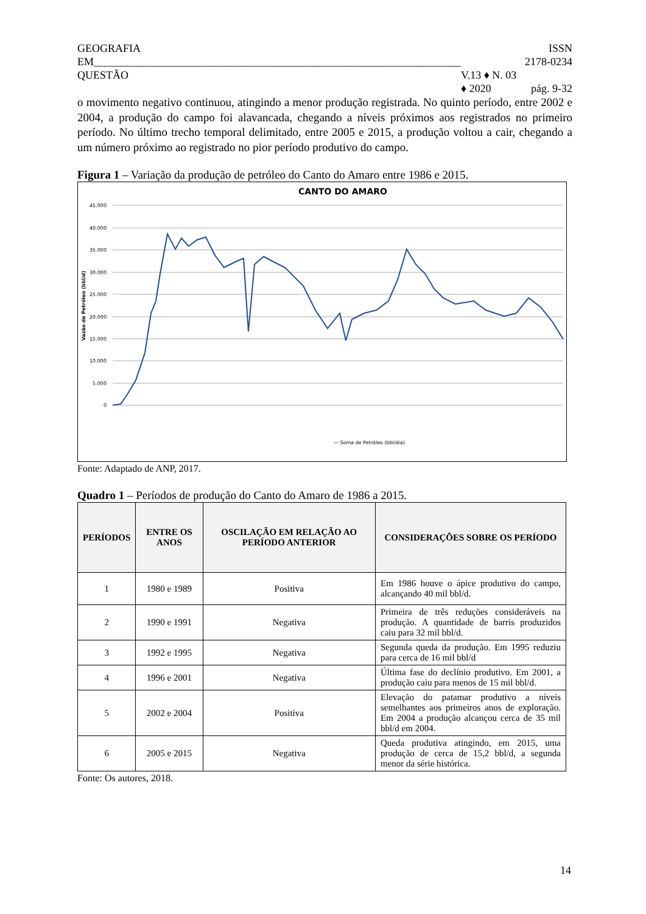GEOGRAFIA
EM___________________________________________________________________
QUESTÃO V.13 ♦ N. 03 ♦ 2020 ISSN 2178-0234
pág. 9-32
o movimento negativo continuou, atingindo a menor produção registrada. No quinto período, entre 2002 e 2004, a produção do campo foi alavancada, chegando a níveis próximos aos registrados no primeiro período. No último trecho temporal delimitado, entre 2005 e 2015, a produção voltou a cair, chegando a um número próximo ao registrado no pior período produtivo do campo.
Figura 1 – Variação da produção de petróleo do Canto do Amaro entre 1986 e 2015.
CANTO DO AMARO
45.000
40.000
35.000
30.000
25.000
20.000
15.000
10.000
5.000
0
Vazão de Petróleo (bbl/d)
— Soma de Petróleo (bbl/dia)
Fonte: Adaptado de ANP, 2017.
Quadro 1 – Períodos de produção do Canto do Amaro de 1986 a 2015.
| PERÍODOS | ENTRE OS ANOS | OSCILAÇÃO EM RELAÇÃO AO PERÍODO ANTERIOR | CONSIDERAÇÕES SOBRE OS PERÍODO |
| --- | --- | --- | --- |
| 1 | 1980 e 1989 | Positiva | Em 1986 houve o ápice produtivo do campo, alcançando 40 mil bbl/d. |
| 2 | 1990 e 1991 | Negativa | Primeira de três reduções consideráveis na produção. A quantidade de barris produzidos caiu para 32 mil bbl/d. |
| 3 | 1992 e 1995 | Negativa | Segunda queda da produção. Em 1995 reduziu para cerca de 16 mil bbl/d |
| 4 | 1996 e 2001 | Negativa | Última fase do declínio produtivo. Em 2001, a produção caiu para menos de 15 mil bbl/d. |
| 5 | 2002 e 2004 | Positiva | Elevação do patamar produtivo a níveis semelhantes aos primeiros anos de exploração. Em 2004 a produção alcançou cerca de 35 mil bbl/d em 2004. |
| 6 | 2005 e 2015 | Negativa | Queda produtiva atingindo, em 2015, uma produção de cerca de 15,2 bbl/d, a segunda menor da série histórica. |
Fonte: Os autores, 2018.
14